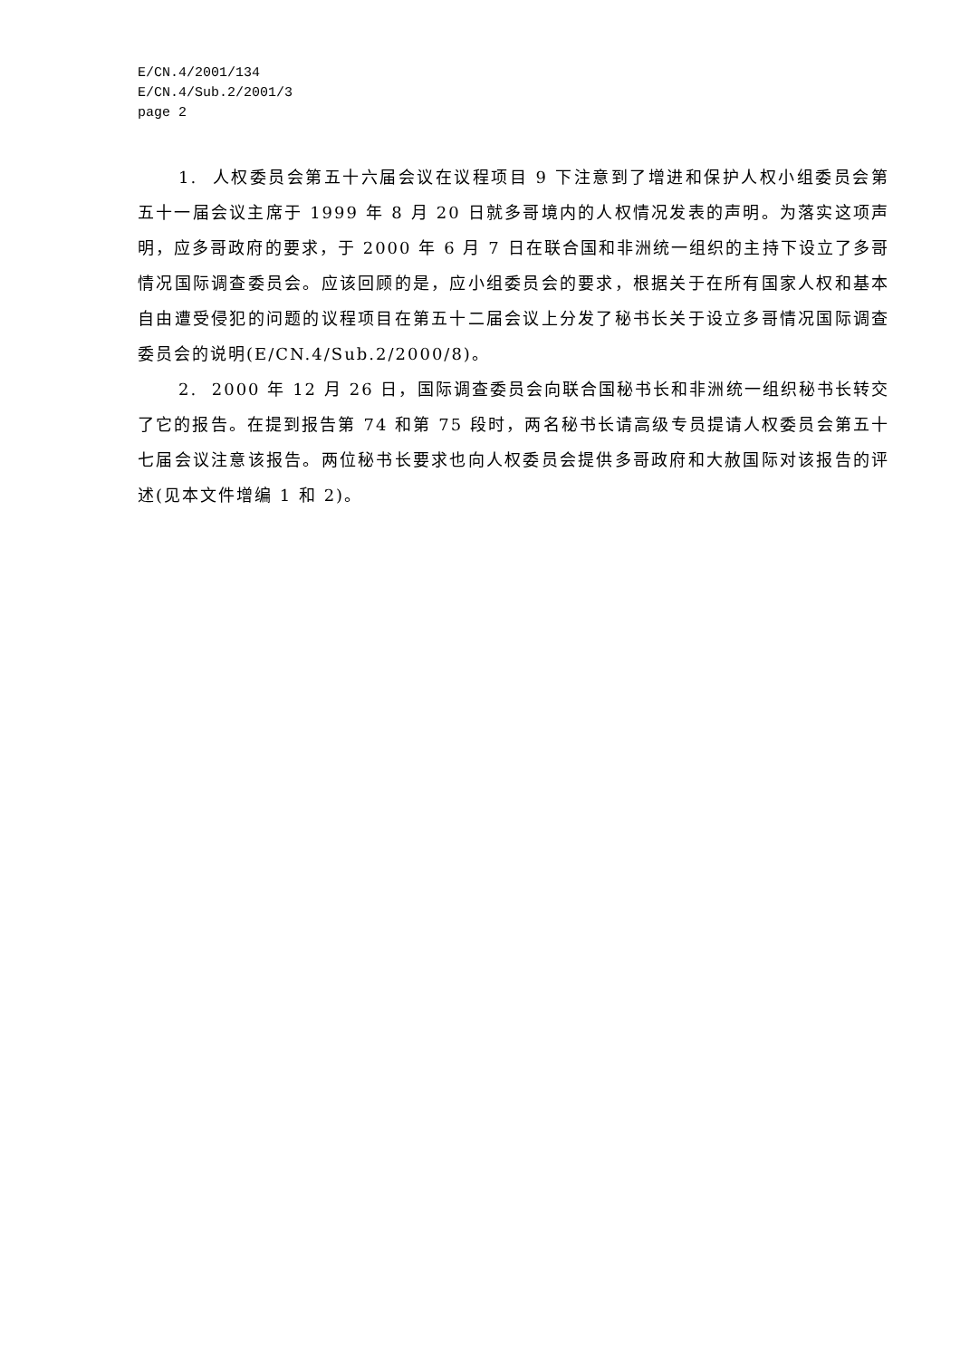E/CN.4/2001/134
E/CN.4/Sub.2/2001/3
page 2
1. 人权委员会第五十六届会议在议程项目 9 下注意到了增进和保护人权小组委员会第五十一届会议主席于 1999 年 8 月 20 日就多哥境内的人权情况发表的声明。为落实这项声明，应多哥政府的要求，于 2000 年 6 月 7 日在联合国和非洲统一组织的主持下设立了多哥情况国际调查委员会。应该回顾的是，应小组委员会的要求，根据关于在所有国家人权和基本自由遭受侵犯的问题的议程项目在第五十二届会议上分发了秘书长关于设立多哥情况国际调查委员会的说明(E/CN.4/Sub.2/2000/8)。
2. 2000 年 12 月 26 日，国际调查委员会向联合国秘书长和非洲统一组织秘书长转交了它的报告。在提到报告第 74 和第 75 段时，两名秘书长请高级专员提请人权委员会第五十七届会议注意该报告。两位秘书长要求也向人权委员会提供多哥政府和大赦国际对该报告的评述(见本文件增编 1 和 2)。